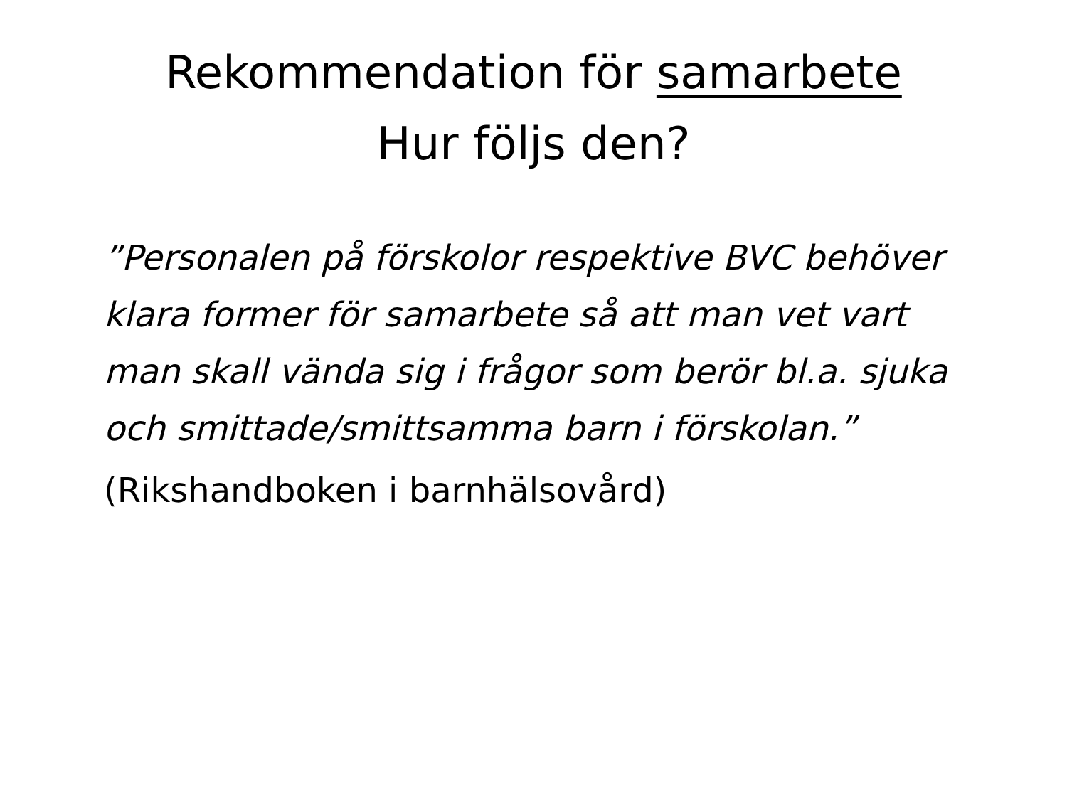Rekommendation för samarbete
Hur följs den?
”Personalen på förskolor respektive BVC behöver klara former för samarbete så att man vet vart man skall vända sig i frågor som berör bl.a. sjuka och smittade/smittsamma barn i förskolan.”
(Rikshandboken i barnhälsovård)